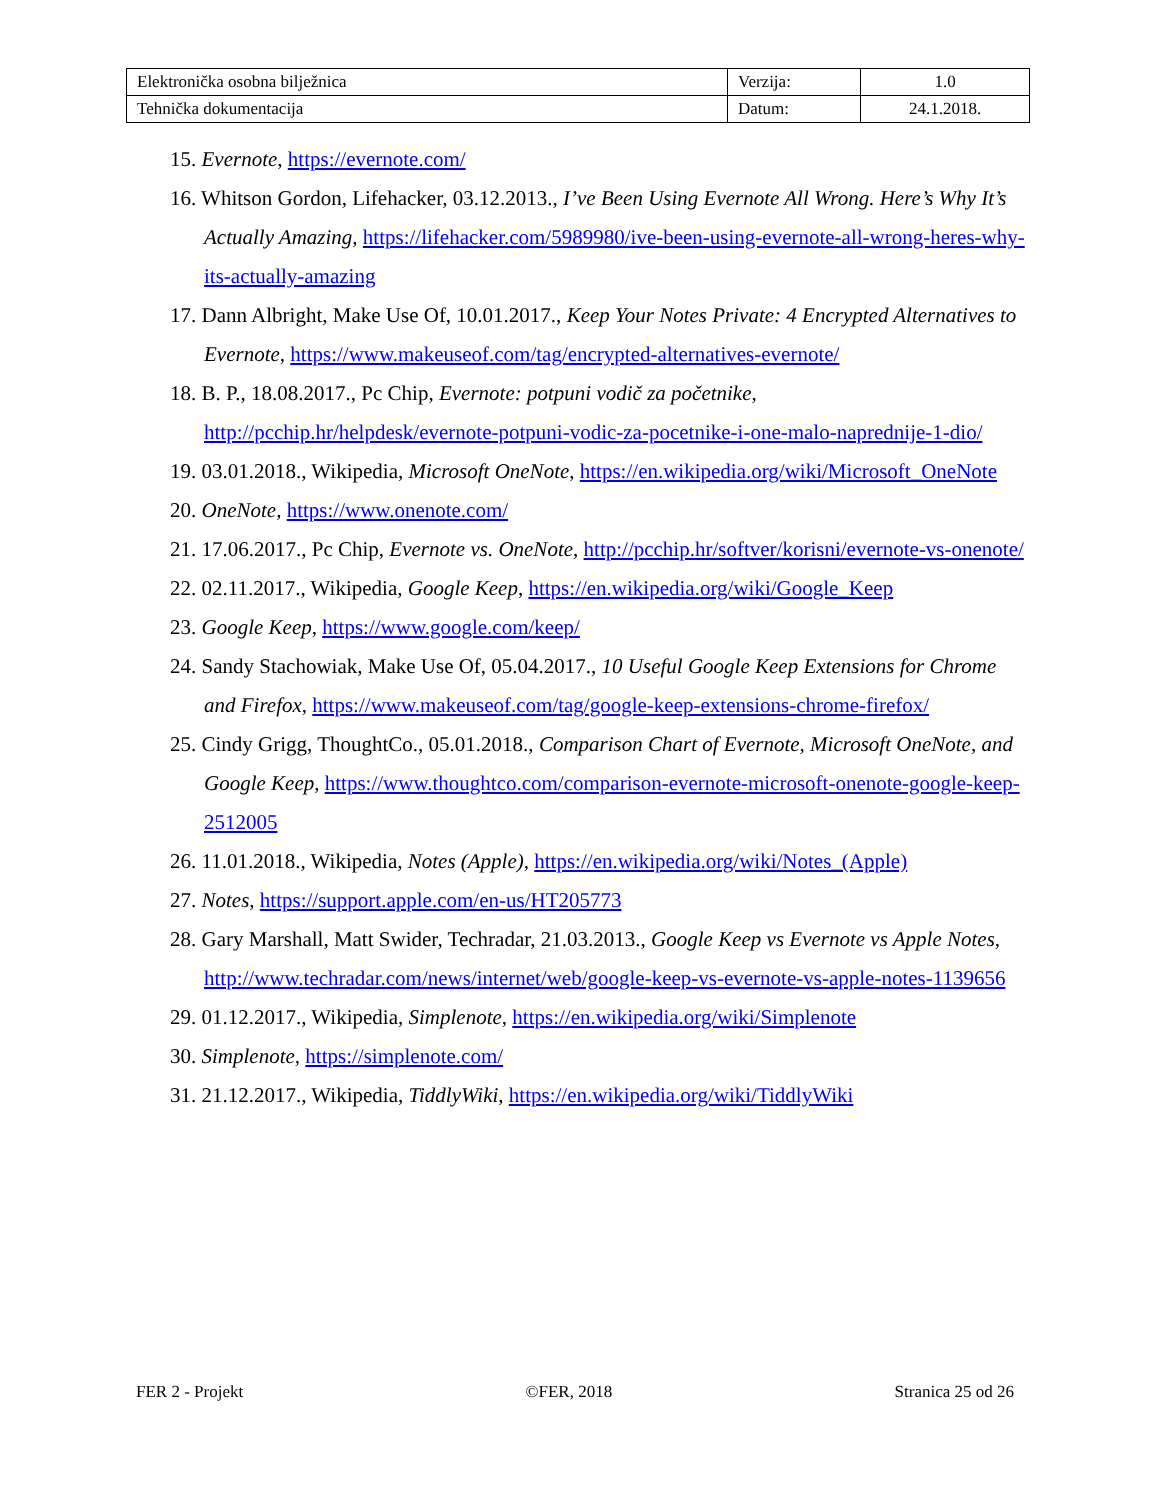| Elektronička osobna bilježnica | Verzija: | 1.0 |
| Tehnička dokumentacija | Datum: | 24.1.2018. |
15. Evernote, https://evernote.com/
16. Whitson Gordon, Lifehacker, 03.12.2013., I’ve Been Using Evernote All Wrong. Here’s Why It’s Actually Amazing, https://lifehacker.com/5989980/ive-been-using-evernote-all-wrong-heres-why-its-actually-amazing
17. Dann Albright, Make Use Of, 10.01.2017., Keep Your Notes Private: 4 Encrypted Alternatives to Evernote, https://www.makeuseof.com/tag/encrypted-alternatives-evernote/
18. B. P., 18.08.2017., Pc Chip, Evernote: potpuni vodič za početnike, http://pcchip.hr/helpdesk/evernote-potpuni-vodic-za-pocetnike-i-one-malo-naprednije-1-dio/
19. 03.01.2018., Wikipedia, Microsoft OneNote, https://en.wikipedia.org/wiki/Microsoft_OneNote
20. OneNote, https://www.onenote.com/
21. 17.06.2017., Pc Chip, Evernote vs. OneNote, http://pcchip.hr/softver/korisni/evernote-vs-onenote/
22. 02.11.2017., Wikipedia, Google Keep, https://en.wikipedia.org/wiki/Google_Keep
23. Google Keep, https://www.google.com/keep/
24. Sandy Stachowiak, Make Use Of, 05.04.2017., 10 Useful Google Keep Extensions for Chrome and Firefox, https://www.makeuseof.com/tag/google-keep-extensions-chrome-firefox/
25. Cindy Grigg, ThoughtCo., 05.01.2018., Comparison Chart of Evernote, Microsoft OneNote, and Google Keep, https://www.thoughtco.com/comparison-evernote-microsoft-onenote-google-keep-2512005
26. 11.01.2018., Wikipedia, Notes (Apple), https://en.wikipedia.org/wiki/Notes_(Apple)
27. Notes, https://support.apple.com/en-us/HT205773
28. Gary Marshall, Matt Swider, Techradar, 21.03.2013., Google Keep vs Evernote vs Apple Notes, http://www.techradar.com/news/internet/web/google-keep-vs-evernote-vs-apple-notes-1139656
29. 01.12.2017., Wikipedia, Simplenote, https://en.wikipedia.org/wiki/Simplenote
30. Simplenote, https://simplenote.com/
31. 21.12.2017., Wikipedia, TiddlyWiki, https://en.wikipedia.org/wiki/TiddlyWiki
FER 2 - Projekt ©FER, 2018 Stranica 25 od 26